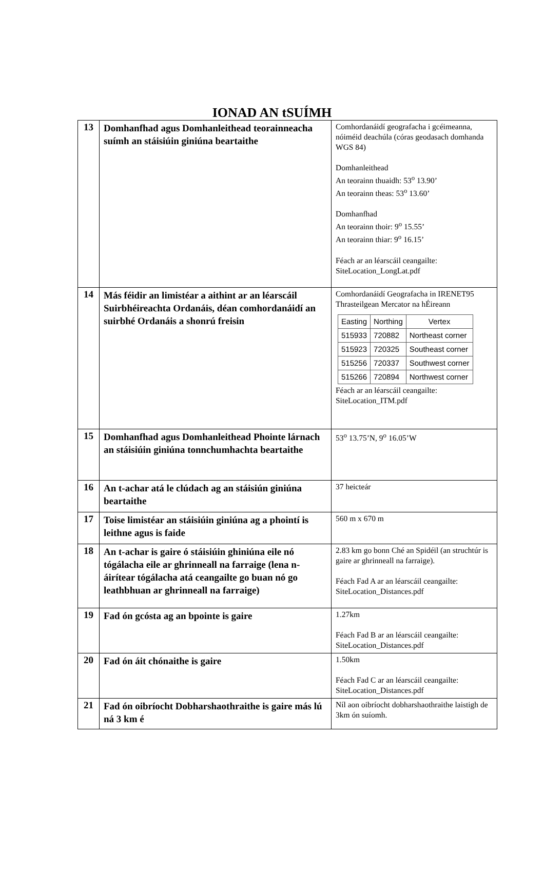IONAD AN tSUÍMH
| 13 | Domhanfhad agus Domhanleithead teorainneacha suímh an stáisiúin giniúna beartaithe | Comhordanáidí geografacha i gcéimeanna, nóiméid deachúla (córas geodasach domhanda WGS 84) Domhanleithead An teorainn thuaidh: 53<sup>o</sup> 13.90’ An teorainn theas: 53<sup>o</sup> 13.60’ Domhanfhad An teorainn thoir: 9<sup>o</sup> 15.55’ An teorainn thiar: 9<sup>o</sup> 16.15’ Féach ar an léarscáil ceangailte: SiteLocation_LongLat.pdf |
| 14 | Más féidir an limistéar a aithint ar an léarscáil Suirbhéireachta Ordanáis, déan comhordanáidí an suirbhé Ordanáis a shonrú freisin | Comhordanáidí Geografacha in IRENET95 Thrasteilgean Mercator na hÉireann / Easting / Northing / Vertex / / --- / --- / --- / / 515933 / 720882 / Northeast corner / / 515923 / 720325 / Southeast corner / / 515256 / 720337 / Southwest corner / / 515266 / 720894 / Northwest corner / Féach ar an léarscáil ceangailte: SiteLocation_ITM.pdf |
| 15 | Domhanfhad agus Domhanleithead Phointe lárnach an stáisiúin giniúna tonnchumhachta beartaithe | 53<sup>o</sup> 13.75’N, 9<sup>o</sup> 16.05’W |
| 16 | An t-achar atá le clúdach ag an stáisiún giniúna beartaithe | 37 heicteár |
| 17 | Toise limistéar an stáisiúin giniúna ag a phointí is leithne agus is faide | 560 m x 670 m |
| 18 | An t-achar is gaire ó stáisiúin ghiniúna eile nó tógálacha eile ar ghrinneall na farraige (lena n-áirítear tógálacha atá ceangailte go buan nó go leathbhuan ar ghrinneall na farraige) | 2.83 km go bonn Ché an Spidéil (an struchtúr is gaire ar ghrinneall na farraige). Féach Fad A ar an léarscáil ceangailte: SiteLocation_Distances.pdf |
| 19 | Fad ón gcósta ag an bpointe is gaire | 1.27km Féach Fad B ar an léarscáil ceangailte: SiteLocation_Distances.pdf |
| 20 | Fad ón áit chónaithe is gaire | 1.50km Féach Fad C ar an léarscáil ceangailte: SiteLocation_Distances.pdf |
| 21 | Fad ón oibríocht Dobharshaothraithe is gaire más lú ná 3 km é | Níl aon oibríocht dobharshaothraithe laistigh de 3km ón suíomh. |